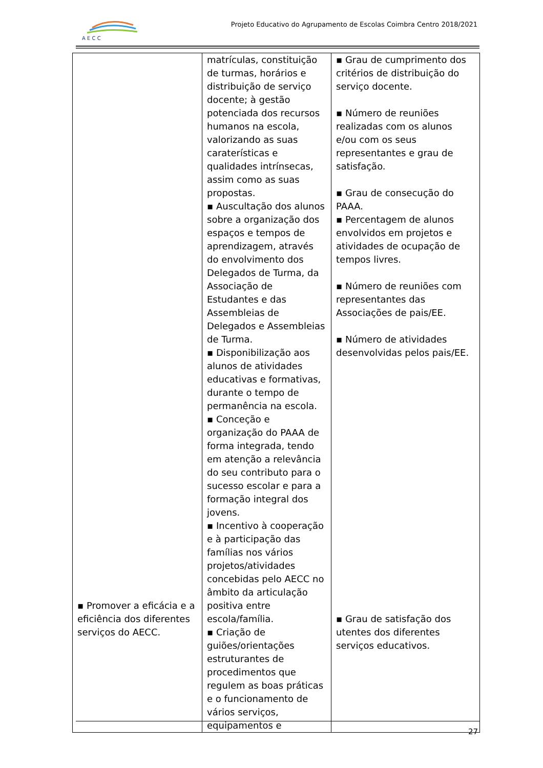A E C C
Projeto Educativo do Agrupamento de Escolas Coimbra Centro 2018/2021
| ▪ Promover a eficácia e a eficiência dos diferentes serviços do AECC. | matrículas, constituição de turmas, horários e distribuição de serviço docente; à gestão potenciada dos recursos humanos na escola, valorizando as suas caraterísticas e qualidades intrínsecas, assim como as suas propostas. ▪ Auscultação dos alunos sobre a organização dos espaços e tempos de aprendizagem, através do envolvimento dos Delegados de Turma, da Associação de Estudantes e das Assembleias de Delegados e Assembleias de Turma. ▪ Disponibilização aos alunos de atividades educativas e formativas, durante o tempo de permanência na escola. ▪ Conceção e organização do PAAA de forma integrada, tendo em atenção a relevância do seu contributo para o sucesso escolar e para a formação integral dos jovens. ▪ Incentivo à cooperação e à participação das famílias nos vários projetos/atividades concebidas pelo AECC no âmbito da articulação positiva entre escola/família. ▪ Criação de guiões/orientações estruturantes de procedimentos que regulem as boas práticas e o funcionamento de vários serviços, equipamentos e | ▪ Grau de cumprimento dos critérios de distribuição do serviço docente. ▪ Número de reuniões realizadas com os alunos e/ou com os seus representantes e grau de satisfação. ▪ Grau de consecução do PAAA. ▪ Percentagem de alunos envolvidos em projetos e atividades de ocupação de tempos livres. ▪ Número de reuniões com representantes das Associações de pais/EE. ▪ Número de atividades desenvolvidas pelos pais/EE. ▪ Grau de satisfação dos utentes dos diferentes serviços educativos. |
27